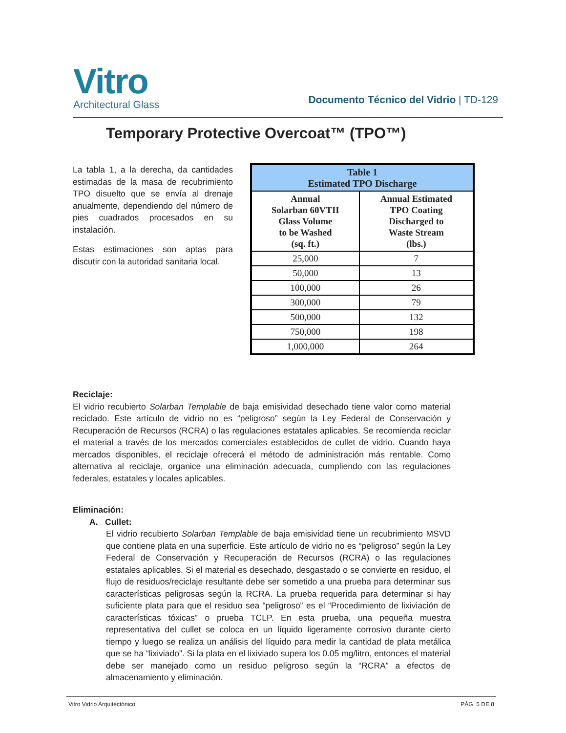Vitro
Architectural Glass
Documento Técnico del Vidrio | TD-129
Temporary Protective Overcoat™ (TPO™)
La tabla 1, a la derecha, da cantidades estimadas de la masa de recubrimiento TPO disuelto que se envía al drenaje anualmente, dependiendo del número de pies cuadrados procesados en su instalación.
Estas estimaciones son aptas para discutir con la autoridad sanitaria local.
| Table 1 Estimated TPO Discharge | |
| --- | --- |
| Annual Solarban 60VTII Glass Volume to be Washed (sq. ft.) | Annual Estimated TPO Coating Discharged to Waste Stream (lbs.) |
| 25,000 | 7 |
| 50,000 | 13 |
| 100,000 | 26 |
| 300,000 | 79 |
| 500,000 | 132 |
| 750,000 | 198 |
| 1,000,000 | 264 |
Reciclaje:
El vidrio recubierto Solarban Templable de baja emisividad desechado tiene valor como material reciclado. Este artículo de vidrio no es “peligroso” según la Ley Federal de Conservación y Recuperación de Recursos (RCRA) o las regulaciones estatales aplicables. Se recomienda reciclar el material a través de los mercados comerciales establecidos de cullet de vidrio. Cuando haya mercados disponibles, el reciclaje ofrecerá el método de administración más rentable. Como alternativa al reciclaje, organice una eliminación adecuada, cumpliendo con las regulaciones federales, estatales y locales aplicables.
Eliminación:
A. Cullet:
El vidrio recubierto Solarban Templable de baja emisividad tiene un recubrimiento MSVD que contiene plata en una superficie. Este artículo de vidrio no es “peligroso” según la Ley Federal de Conservación y Recuperación de Recursos (RCRA) o las regulaciones estatales aplicables. Si el material es desechado, desgastado o se convierte en residuo, el flujo de residuos/reciclaje resultante debe ser sometido a una prueba para determinar sus características peligrosas según la RCRA. La prueba requerida para determinar si hay suficiente plata para que el residuo sea “peligroso” es el “Procedimiento de lixiviación de características tóxicas” o prueba TCLP. En esta prueba, una pequeña muestra representativa del cullet se coloca en un líquido ligeramente corrosivo durante cierto tiempo y luego se realiza un análisis del líquido para medir la cantidad de plata metálica que se ha “lixiviado”. Si la plata en el lixiviado supera los 0.05 mg/litro, entonces el material debe ser manejado como un residuo peligroso según la “RCRA” a efectos de almacenamiento y eliminación.
Vitro Vidrio Arquitectónico PÁG. 5 DE 8